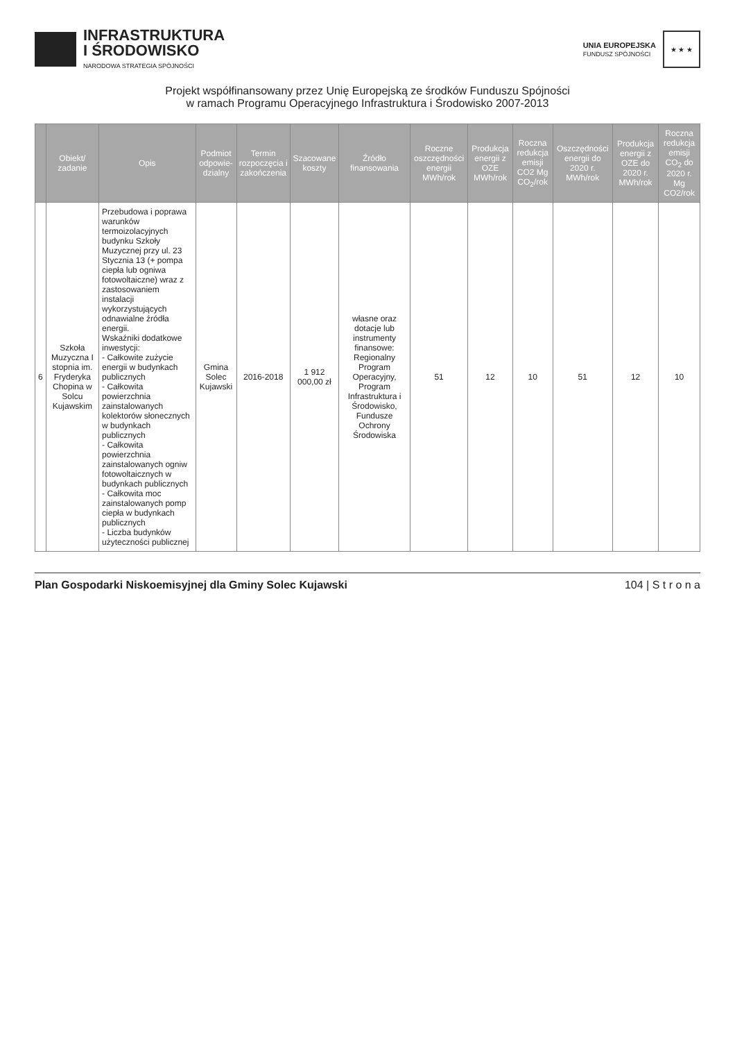INFRASTRUKTURA
I ŚRODOWISKO
NARODOWA STRATEGIA SPÓJNOŚCI
UNIA EUROPEJSKA
FUNDUSZ SPÓJNOŚCI
★ ★ ★
Projekt współfinansowany przez Unię Europejską ze środków Funduszu Spójności
w ramach Programu Operacyjnego Infrastruktura i Środowisko 2007-2013
| | Obiekt/ zadanie | Opis | Podmiot odpowie-dzialny | Termin rozpoczęcia i zakończenia | Szacowane koszty | Źródło finansowania | Roczne oszczędności energii MWh/rok | Produkcja energii z OZE MWh/rok | Roczna redukcja emisji CO2 Mg CO<sub>2</sub>/rok | Oszczędności energii do 2020 r. MWh/rok | Produkcja energii z OZE do 2020 r. MWh/rok | Roczna redukcja emisji CO<sub>2</sub> do 2020 r. Mg CO2/rok |
| --- | --- | --- | --- | --- | --- | --- | --- | --- | --- | --- | --- | --- |
| 6 | Szkoła Muzyczna I stopnia im. Fryderyka Chopina w Solcu Kujawskim | Przebudowa i poprawa warunków termoizolacyjnych budynku Szkoły Muzycznej przy ul. 23 Stycznia 13 (+ pompa ciepła lub ogniwa fotowoltaiczne) wraz z zastosowaniem instalacji wykorzystujących odnawialne źródła energii. Wskaźniki dodatkowe inwestycji: - Całkowite zużycie energii w budynkach publicznych - Całkowita powierzchnia zainstalowanych kolektorów słonecznych w budynkach publicznych - Całkowita powierzchnia zainstalowanych ogniw fotowoltaicznych w budynkach publicznych - Całkowita moc zainstalowanych pomp ciepła w budynkach publicznych - Liczba budynków użyteczności publicznej | Gmina Solec Kujawski | 2016-2018 | 1 912 000,00 zł | własne oraz dotacje lub instrumenty finansowe: Regionalny Program Operacyjny, Program Infrastruktura i Środowisko, Fundusze Ochrony Środowiska | 51 | 12 | 10 | 51 | 12 | 10 |
Plan Gospodarki Niskoemisyjnej dla Gminy Solec Kujawski 104 | S t r o n a